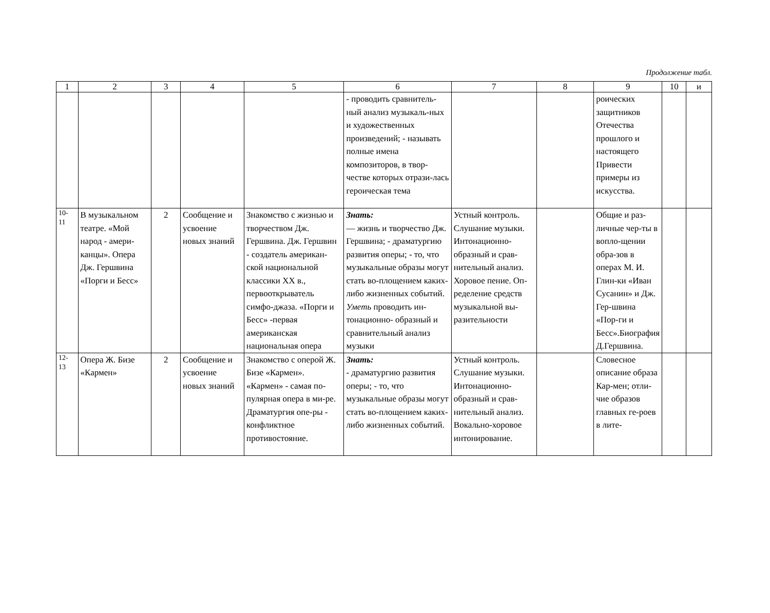Продолжение табл.
| 1 | 2 | 3 | 4 | 5 | 6 | 7 | 8 | 9 | 10 | и |
| | | | | | - проводить сравнитель-ный анализ музыкаль-ных и художественных произведений; - называть полные имена композиторов, в твор-честве которых отрази-лась героическая тема | | | роических защитников Отечества прошлого и настоящего Привести примеры из искусства. | | |
| 10- 11 | В музыкальном театре. «Мой народ - амери-канцы». Опера Дж. Гершвина «Порги и Бесс» | 2 | Сообщение и усвоение новых знаний | Знакомство с жизнью и творчеством Дж. Гершвина. Дж. Гершвин - создатель американ-ской национальной классики XX в., первооткрыватель симфо-джаза. «Порги и Бесс» -первая американская национальная опера | Знать: — жизнь и творчество Дж. Гершвина; - драматургию развития оперы; - то, что музыкальные образы могут стать во-площением каких-либо жизненных событий. Уметь проводить ин-тонационно- образный и сравнительный анализ музыки | Устный контроль. Слушание музыки. Интонационно-образный и срав-нительный анализ. Хоровое пение. Оп-ределение средств музыкальной вы-разительности | | Общие и раз-личные чер-ты в вопло-щении обра-зов в операх М. И. Глин-ки «Иван Сусанин» и Дж. Гер-швина «Пор-ги и Бесс».Биография Д.Гершвина. | | |
| 12- 13 | Опера Ж. Бизе «Кармен» | 2 | Сообщение и усвоение новых знаний | Знакомство с оперой Ж. Бизе «Кармен». «Кармен» - самая по-пулярная опера в ми-ре. Драматургия опе-ры - конфликтное противостояние. | Знать: - драматургию развития оперы; - то, что музыкальные образы могут стать во-площением каких-либо жизненных событий. | Устный контроль. Слушание музыки. Интонационно-образный и срав-нительный анализ. Вокально-хоровое интонирование. | | Словесное описание образа Кар-мен; отли-чие образов главных ге-роев в лите- | | |